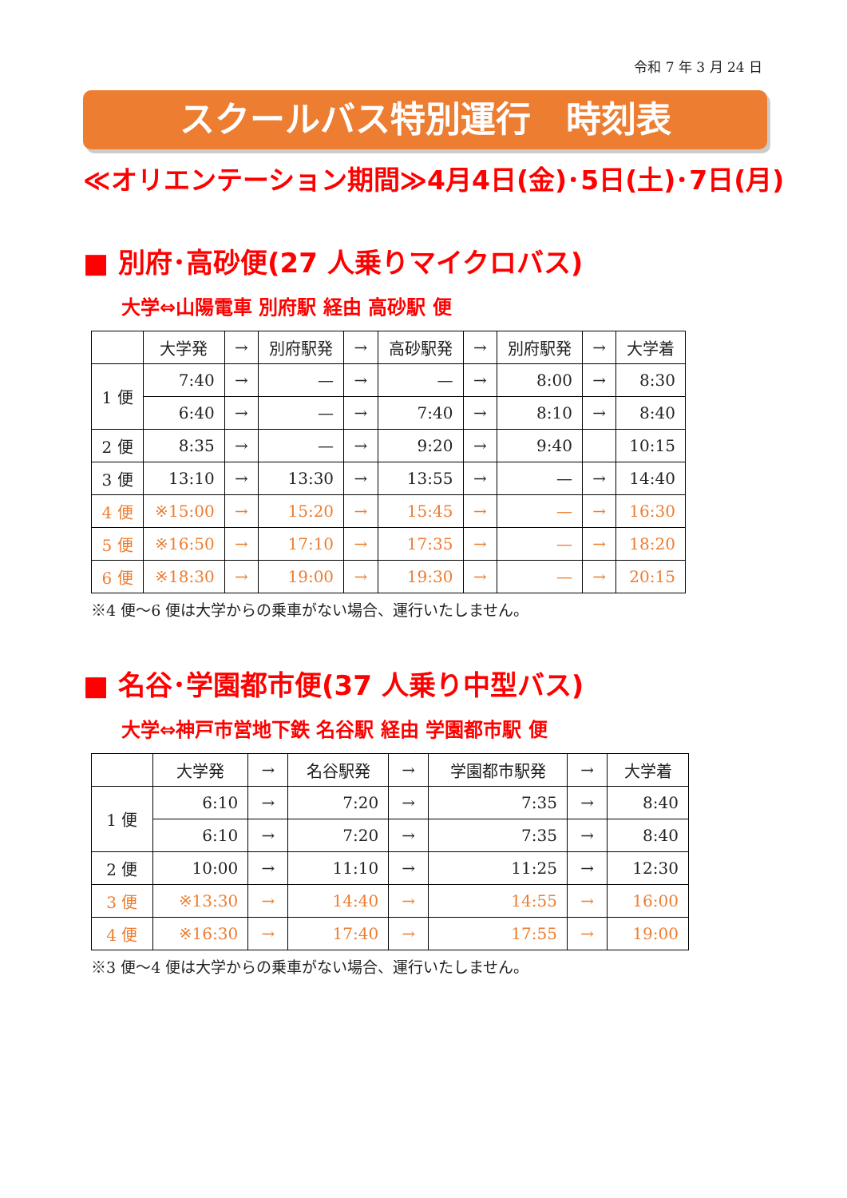令和 7 年 3 月 24 日
スクールバス特別運行　時刻表
≪オリエンテーション期間≫4月4日(金)･5日(土)･7日(月)
■ 別府･高砂便(27 人乗りマイクロバス)
大学⇔山陽電車 別府駅 経由 高砂駅 便
| | 大学発 | → | 別府駅発 | → | 高砂駅発 | → | 別府駅発 | → | 大学着 |
| --- | --- | --- | --- | --- | --- | --- | --- | --- | --- |
| 1 便 | 7:40 | → | — | → | — | → | 8:00 | → | 8:30 |
| | 6:40 | → | — | → | 7:40 | → | 8:10 | → | 8:40 |
| 2 便 | 8:35 | → | — | → | 9:20 | → | 9:40 | | 10:15 |
| 3 便 | 13:10 | → | 13:30 | → | 13:55 | → | — | → | 14:40 |
| 4 便 | ※15:00 | → | 15:20 | → | 15:45 | → | — | → | 16:30 |
| 5 便 | ※16:50 | → | 17:10 | → | 17:35 | → | — | → | 18:20 |
| 6 便 | ※18:30 | → | 19:00 | → | 19:30 | → | — | → | 20:15 |
※4 便～6 便は大学からの乗車がない場合、運行いたしません。
■ 名谷･学園都市便(37 人乗り中型バス)
大学⇔神戸市営地下鉄 名谷駅 経由 学園都市駅 便
| | 大学発 | → | 名谷駅発 | → | 学園都市駅発 | → | 大学着 |
| --- | --- | --- | --- | --- | --- | --- | --- |
| 1 便 | 6:10 | → | 7:20 | → | 7:35 | → | 8:40 |
| | 6:10 | → | 7:20 | → | 7:35 | → | 8:40 |
| 2 便 | 10:00 | → | 11:10 | → | 11:25 | → | 12:30 |
| 3 便 | ※13:30 | → | 14:40 | → | 14:55 | → | 16:00 |
| 4 便 | ※16:30 | → | 17:40 | → | 17:55 | → | 19:00 |
※3 便～4 便は大学からの乗車がない場合、運行いたしません。